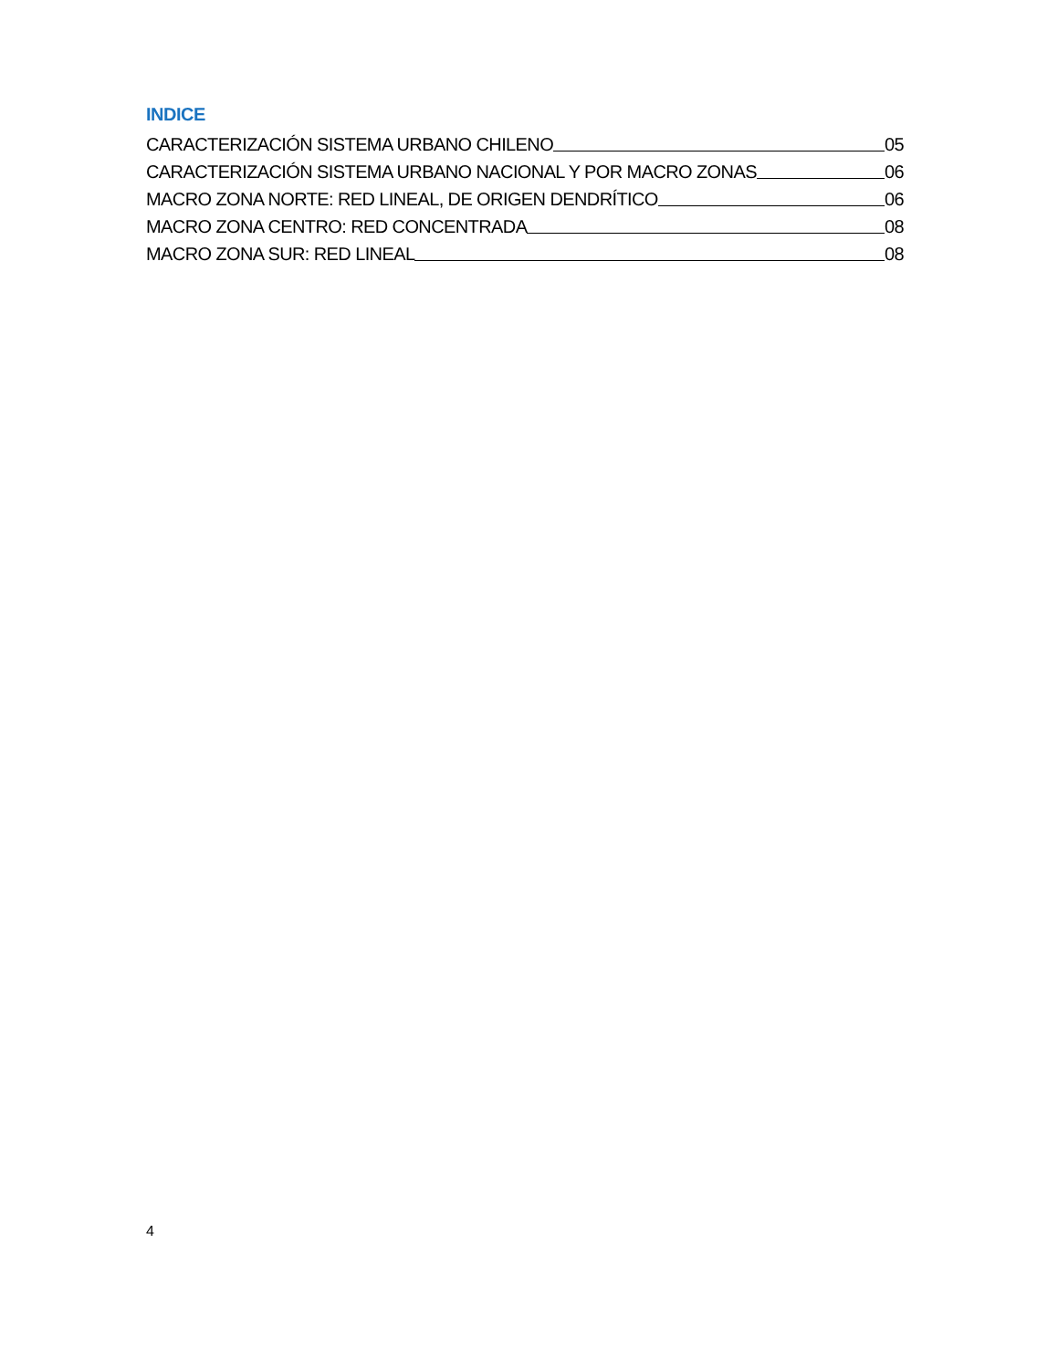INDICE
CARACTERIZACIÓN SISTEMA URBANO CHILENO 05
CARACTERIZACIÓN SISTEMA URBANO NACIONAL Y POR MACRO ZONAS 06
MACRO ZONA NORTE: RED LINEAL, DE ORIGEN DENDRÍTICO 06
MACRO ZONA CENTRO: RED CONCENTRADA 08
MACRO ZONA SUR: RED LINEAL 08
4